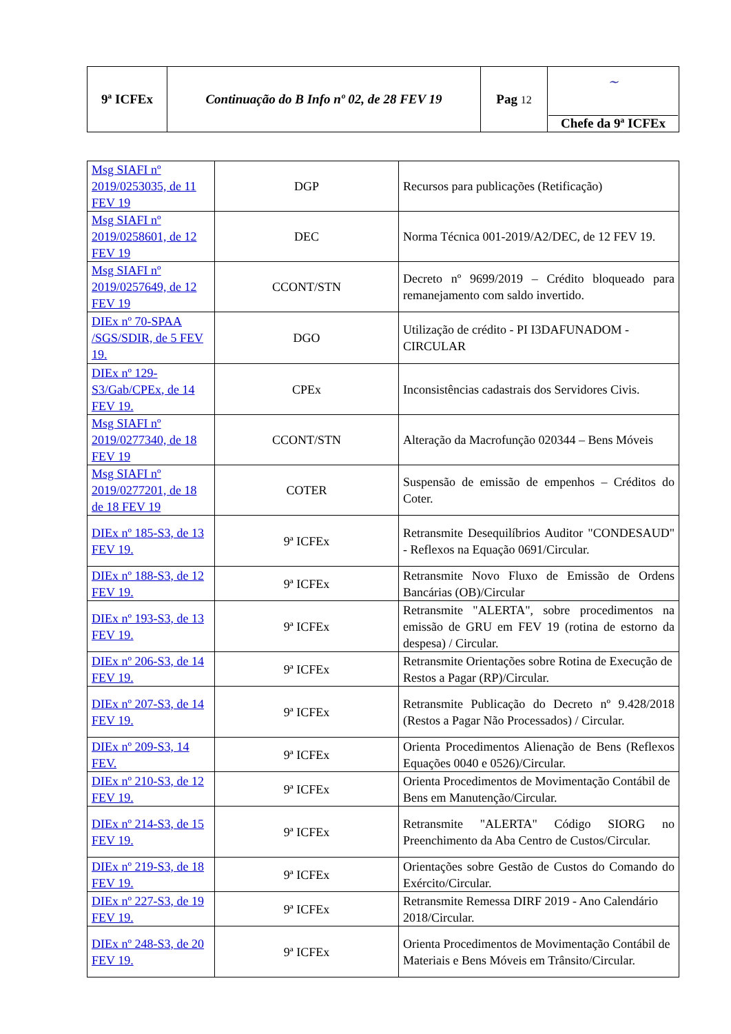| 9ª ICFEx | Continuação do B Info nº 02, de 28 FEV 19 | Pag 12 | ~ Chefe da 9ª ICFEx |
| Msg SIAFI nº 2019/0253035, de 11 FEV 19 | DGP | Recursos para publicações (Retificação) |
| Msg SIAFI nº 2019/0258601, de 12 FEV 19 | DEC | Norma Técnica 001-2019/A2/DEC, de 12 FEV 19. |
| Msg SIAFI nº 2019/0257649, de 12 FEV 19 | CCONT/STN | Decreto nº 9699/2019 – Crédito bloqueado para remanejamento com saldo invertido. |
| DIEx nº 70-SPAA /SGS/SDIR, de 5 FEV 19. | DGO | Utilização de crédito - PI I3DAFUNADOM - CIRCULAR |
| DIEx nº 129-S3/Gab/CPEx, de 14 FEV 19. | CPEx | Inconsistências cadastrais dos Servidores Civis. |
| Msg SIAFI nº 2019/0277340, de 18 FEV 19 | CCONT/STN | Alteração da Macrofunção 020344 – Bens Móveis |
| Msg SIAFI nº 2019/0277201, de 18 de 18 FEV 19 | COTER | Suspensão de emissão de empenhos – Créditos do Coter. |
| DIEx nº 185-S3, de 13 FEV 19. | 9ª ICFEx | Retransmite Desequilíbrios Auditor "CONDESAUD" - Reflexos na Equação 0691/Circular. |
| DIEx nº 188-S3, de 12 FEV 19. | 9ª ICFEx | Retransmite Novo Fluxo de Emissão de Ordens Bancárias (OB)/Circular |
| DIEx nº 193-S3, de 13 FEV 19. | 9ª ICFEx | Retransmite "ALERTA", sobre procedimentos na emissão de GRU em FEV 19 (rotina de estorno da despesa) / Circular. |
| DIEx nº 206-S3, de 14 FEV 19. | 9ª ICFEx | Retransmite Orientações sobre Rotina de Execução de Restos a Pagar (RP)/Circular. |
| DIEx nº 207-S3, de 14 FEV 19. | 9ª ICFEx | Retransmite Publicação do Decreto nº 9.428/2018 (Restos a Pagar Não Processados) / Circular. |
| DIEx nº 209-S3, 14 FEV. | 9ª ICFEx | Orienta Procedimentos Alienação de Bens (Reflexos Equações 0040 e 0526)/Circular. |
| DIEx nº 210-S3, de 12 FEV 19. | 9ª ICFEx | Orienta Procedimentos de Movimentação Contábil de Bens em Manutenção/Circular. |
| DIEx nº 214-S3, de 15 FEV 19. | 9ª ICFEx | Retransmite "ALERTA" Código SIORG no Preenchimento da Aba Centro de Custos/Circular. |
| DIEx nº 219-S3, de 18 FEV 19. | 9ª ICFEx | Orientações sobre Gestão de Custos do Comando do Exército/Circular. |
| DIEx nº 227-S3, de 19 FEV 19. | 9ª ICFEx | Retransmite Remessa DIRF 2019 - Ano Calendário 2018/Circular. |
| DIEx nº 248-S3, de 20 FEV 19. | 9ª ICFEx | Orienta Procedimentos de Movimentação Contábil de Materiais e Bens Móveis em Trânsito/Circular. |